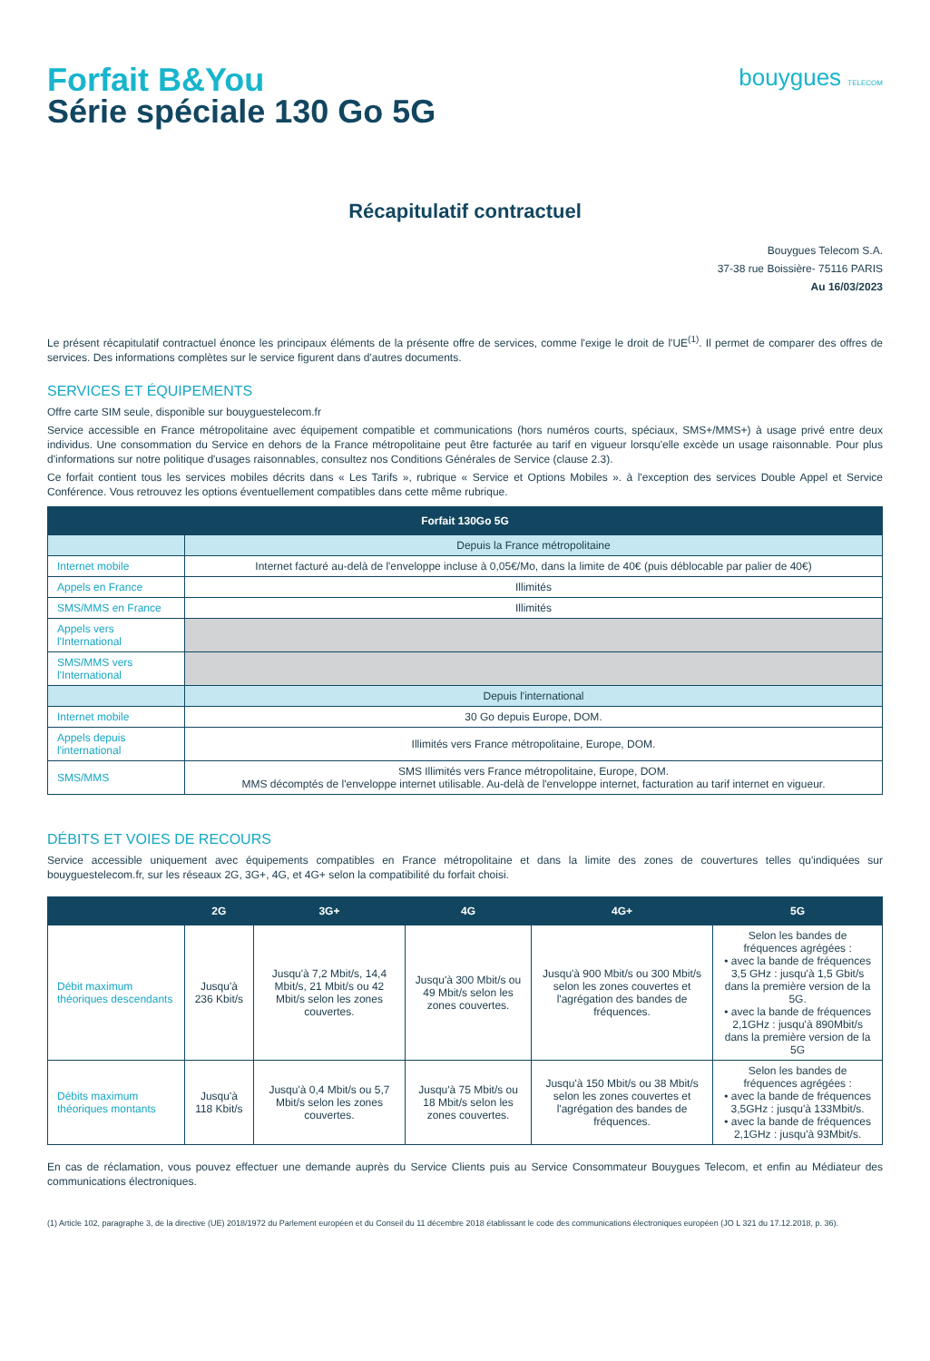Forfait B&You
Série spéciale 130 Go 5G
bouygues TELECOM
Récapitulatif contractuel
Bouygues Telecom S.A.
37-38 rue Boissière- 75116 PARIS
Au 16/03/2023
Le présent récapitulatif contractuel énonce les principaux éléments de la présente offre de services, comme l'exige le droit de l'UE<sup>(1)</sup>. Il permet de comparer des offres de services. Des informations complètes sur le service figurent dans d'autres documents.
SERVICES ET ÉQUIPEMENTS
Offre carte SIM seule, disponible sur bouyguestelecom.fr
Service accessible en France métropolitaine avec équipement compatible et communications (hors numéros courts, spéciaux, SMS+/MMS+) à usage privé entre deux individus. Une consommation du Service en dehors de la France métropolitaine peut être facturée au tarif en vigueur lorsqu'elle excède un usage raisonnable. Pour plus d'informations sur notre politique d'usages raisonnables, consultez nos Conditions Générales de Service (clause 2.3).
Ce forfait contient tous les services mobiles décrits dans « Les Tarifs », rubrique « Service et Options Mobiles ». à l'exception des services Double Appel et Service Conférence. Vous retrouvez les options éventuellement compatibles dans cette même rubrique.
| Forfait 130Go 5G | |
| --- | --- |
| | Depuis la France métropolitaine |
| Internet mobile | Internet facturé au-delà de l'enveloppe incluse à 0,05€/Mo, dans la limite de 40€ (puis déblocable par palier de 40€) |
| Appels en France | Illimités |
| SMS/MMS en France | Illimités |
| Appels vers l'International | |
| SMS/MMS vers l'International | |
| | Depuis l'international |
| Internet mobile | 30 Go depuis Europe, DOM. |
| Appels depuis l'international | Illimités vers France métropolitaine, Europe, DOM. |
| SMS/MMS | SMS Illimités vers France métropolitaine, Europe, DOM. MMS décomptés de l'enveloppe internet utilisable. Au-delà de l'enveloppe internet, facturation au tarif internet en vigueur. |
DÉBITS ET VOIES DE RECOURS
Service accessible uniquement avec équipements compatibles en France métropolitaine et dans la limite des zones de couvertures telles qu'indiquées sur bouyguestelecom.fr, sur les réseaux 2G, 3G+, 4G, et 4G+ selon la compatibilité du forfait choisi.
| | 2G | 3G+ | 4G | 4G+ | 5G |
| --- | --- | --- | --- | --- | --- |
| Débit maximum théoriques descendants | Jusqu'à 236 Kbit/s | Jusqu'à 7,2 Mbit/s, 14,4 Mbit/s, 21 Mbit/s ou 42 Mbit/s selon les zones couvertes. | Jusqu'à 300 Mbit/s ou 49 Mbit/s selon les zones couvertes. | Jusqu'à 900 Mbit/s ou 300 Mbit/s selon les zones couvertes et l'agrégation des bandes de fréquences. | Selon les bandes de fréquences agrégées : • avec la bande de fréquences 3,5 GHz : jusqu'à 1,5 Gbit/s dans la première version de la 5G. • avec la bande de fréquences 2,1GHz : jusqu'à 890Mbit/s dans la première version de la 5G |
| Débits maximum théoriques montants | Jusqu'à 118 Kbit/s | Jusqu'à 0,4 Mbit/s ou 5,7 Mbit/s selon les zones couvertes. | Jusqu'à 75 Mbit/s ou 18 Mbit/s selon les zones couvertes. | Jusqu'à 150 Mbit/s ou 38 Mbit/s selon les zones couvertes et l'agrégation des bandes de fréquences. | Selon les bandes de fréquences agrégées : • avec la bande de fréquences 3,5GHz : jusqu'à 133Mbit/s. • avec la bande de fréquences 2,1GHz : jusqu'à 93Mbit/s. |
En cas de réclamation, vous pouvez effectuer une demande auprès du Service Clients puis au Service Consommateur Bouygues Telecom, et enfin au Médiateur des communications électroniques.
(1) Article 102, paragraphe 3, de la directive (UE) 2018/1972 du Parlement européen et du Conseil du 11 décembre 2018 établissant le code des communications électroniques européen (JO L 321 du 17.12.2018, p. 36).